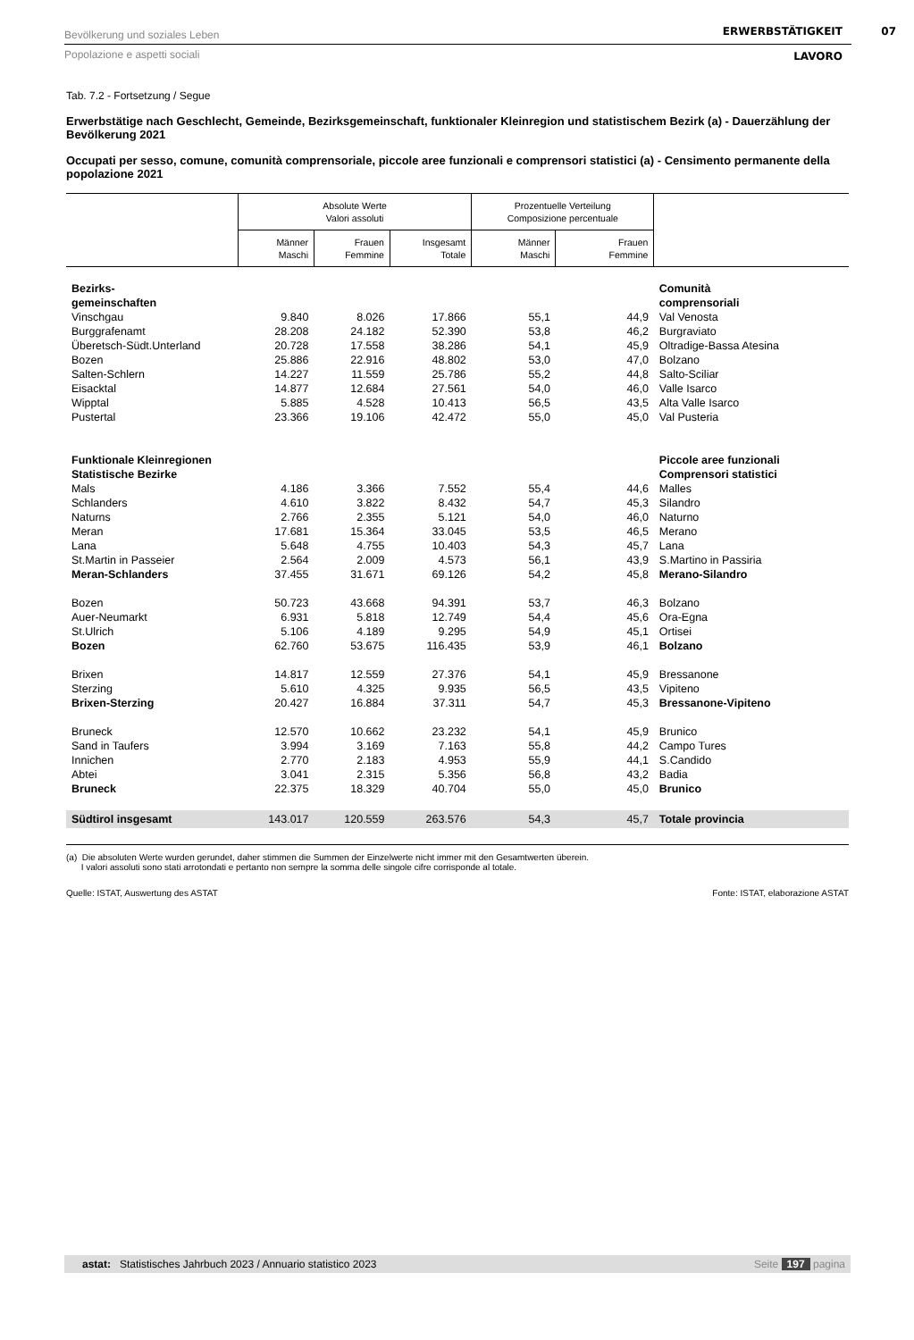Bevölkerung und soziales Leben
Popolazione e aspetti sociali
ERWERBSTÄTIGKEIT
LAVORO
07
Tab. 7.2 - Fortsetzung / Segue
Erwerbstätige nach Geschlecht, Gemeinde, Bezirksgemeinschaft, funktionaler Kleinregion und statistischem Bezirk (a) - Dauerzählung der Bevölkerung 2021
Occupati per sesso, comune, comunità comprensoriale, piccole aree funzionali e comprensori statistici (a) - Censimento permanente della popolazione 2021
| | Absolute Werte Valori assoluti | | | Prozentuelle Verteilung Composizione percentuale | | |
| --- | --- | --- | --- | --- | --- | --- |
| | Männer Maschi | Frauen Femmine | Insgesamt Totale | Männer Maschi | Frauen Femmine | |
| Bezirks- gemeinschaften | | | | | | Comunità comprensoriali |
| Vinschgau | 9.840 | 8.026 | 17.866 | 55,1 | 44,9 | Val Venosta |
| Burggrafenamt | 28.208 | 24.182 | 52.390 | 53,8 | 46,2 | Burgraviato |
| Überetsch-Südt.Unterland | 20.728 | 17.558 | 38.286 | 54,1 | 45,9 | Oltradige-Bassa Atesina |
| Bozen | 25.886 | 22.916 | 48.802 | 53,0 | 47,0 | Bolzano |
| Salten-Schlern | 14.227 | 11.559 | 25.786 | 55,2 | 44,8 | Salto-Sciliar |
| Eisacktal | 14.877 | 12.684 | 27.561 | 54,0 | 46,0 | Valle Isarco |
| Wipptal | 5.885 | 4.528 | 10.413 | 56,5 | 43,5 | Alta Valle Isarco |
| Pustertal | 23.366 | 19.106 | 42.472 | 55,0 | 45,0 | Val Pusteria |
| Funktionale Kleinregionen Statistische Bezirke | | | | | | Piccole aree funzionali Comprensori statistici |
| Mals | 4.186 | 3.366 | 7.552 | 55,4 | 44,6 | Malles |
| Schlanders | 4.610 | 3.822 | 8.432 | 54,7 | 45,3 | Silandro |
| Naturns | 2.766 | 2.355 | 5.121 | 54,0 | 46,0 | Naturno |
| Meran | 17.681 | 15.364 | 33.045 | 53,5 | 46,5 | Merano |
| Lana | 5.648 | 4.755 | 10.403 | 54,3 | 45,7 | Lana |
| St.Martin in Passeier | 2.564 | 2.009 | 4.573 | 56,1 | 43,9 | S.Martino in Passiria |
| Meran-Schlanders | 37.455 | 31.671 | 69.126 | 54,2 | 45,8 | Merano-Silandro |
| Bozen | 50.723 | 43.668 | 94.391 | 53,7 | 46,3 | Bolzano |
| Auer-Neumarkt | 6.931 | 5.818 | 12.749 | 54,4 | 45,6 | Ora-Egna |
| St.Ulrich | 5.106 | 4.189 | 9.295 | 54,9 | 45,1 | Ortisei |
| Bozen | 62.760 | 53.675 | 116.435 | 53,9 | 46,1 | Bolzano |
| Brixen | 14.817 | 12.559 | 27.376 | 54,1 | 45,9 | Bressanone |
| Sterzing | 5.610 | 4.325 | 9.935 | 56,5 | 43,5 | Vipiteno |
| Brixen-Sterzing | 20.427 | 16.884 | 37.311 | 54,7 | 45,3 | Bressanone-Vipiteno |
| Bruneck | 12.570 | 10.662 | 23.232 | 54,1 | 45,9 | Brunico |
| Sand in Taufers | 3.994 | 3.169 | 7.163 | 55,8 | 44,2 | Campo Tures |
| Innichen | 2.770 | 2.183 | 4.953 | 55,9 | 44,1 | S.Candido |
| Abtei | 3.041 | 2.315 | 5.356 | 56,8 | 43,2 | Badia |
| Bruneck | 22.375 | 18.329 | 40.704 | 55,0 | 45,0 | Brunico |
| Südtirol insgesamt | 143.017 | 120.559 | 263.576 | 54,3 | 45,7 | Totale provincia |
(a) Die absoluten Werte wurden gerundet, daher stimmen die Summen der Einzelwerte nicht immer mit den Gesamtwerten überein.
I valori assoluti sono stati arrotondati e pertanto non sempre la somma delle singole cifre corrisponde al totale.
Quelle: ISTAT, Auswertung des ASTAT Fonte: ISTAT, elaborazione ASTAT
astat: Statistisches Jahrbuch 2023 / Annuario statistico 2023 Seite 197 pagina